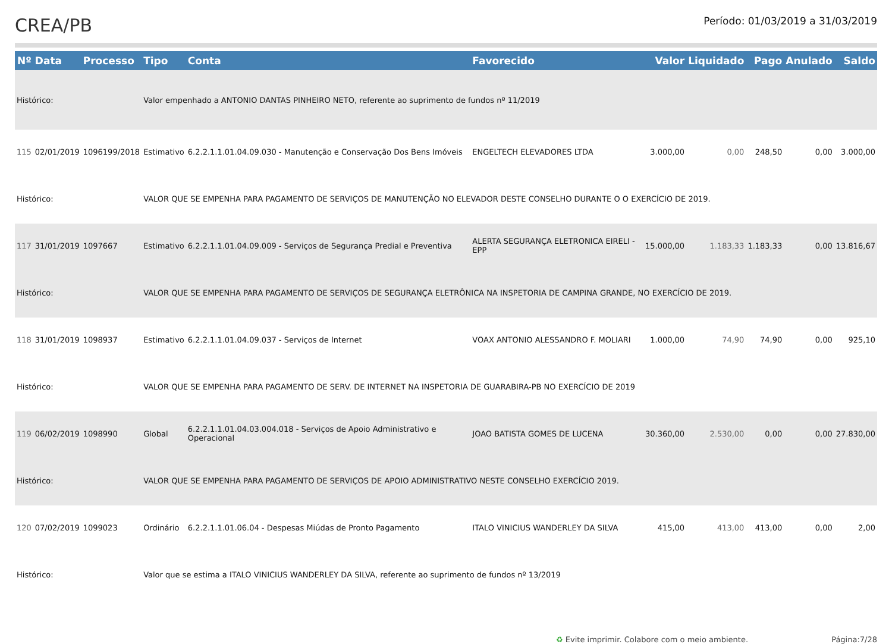CREA/PB
Período: 01/03/2019 a 31/03/2019
| Nº | Data | Processo | Tipo | Conta | Favorecido | Valor | Liquidado | Pago | Anulado | Saldo |
| --- | --- | --- | --- | --- | --- | --- | --- | --- | --- | --- |
| Histórico: | | | Valor empenhado a ANTONIO DANTAS PINHEIRO NETO, referente ao suprimento de fundos nº 11/2019 | | | | | | | |
| 115 | 02/01/2019 | 1096199/2018 | Estimativo | 6.2.2.1.1.01.04.09.030 - Manutenção e Conservação Dos Bens Imóveis | ENGELTECH ELEVADORES LTDA | 3.000,00 | 0,00 | 248,50 | 0,00 | 3.000,00 |
| Histórico: | | | VALOR QUE SE EMPENHA PARA PAGAMENTO DE SERVIÇOS DE MANUTENÇÃO NO ELEVADOR DESTE CONSELHO DURANTE O O EXERCÍCIO DE 2019. | | | | | | | |
| 117 | 31/01/2019 | 1097667 | Estimativo | 6.2.2.1.1.01.04.09.009 - Serviços de Segurança Predial e Preventiva | ALERTA SEGURANÇA ELETRONICA EIRELI - EPP | 15.000,00 | 1.183,33 | 1.183,33 | 0,00 | 13.816,67 |
| Histórico: | | | VALOR QUE SE EMPENHA PARA PAGAMENTO DE SERVIÇOS DE SEGURANÇA ELETRÔNICA NA INSPETORIA DE CAMPINA GRANDE, NO EXERCÍCIO DE 2019. | | | | | | | |
| 118 | 31/01/2019 | 1098937 | Estimativo | 6.2.2.1.1.01.04.09.037 - Serviços de Internet | VOAX ANTONIO ALESSANDRO F. MOLIARI | 1.000,00 | 74,90 | 74,90 | 0,00 | 925,10 |
| Histórico: | | | VALOR QUE SE EMPENHA PARA PAGAMENTO DE SERV. DE INTERNET NA INSPETORIA DE GUARABIRA-PB NO EXERCÍCIO DE 2019 | | | | | | | |
| 119 | 06/02/2019 | 1098990 | Global | 6.2.2.1.1.01.04.03.004.018 - Serviços de Apoio Administrativo e Operacional | JOAO BATISTA GOMES DE LUCENA | 30.360,00 | 2.530,00 | 0,00 | 0,00 | 27.830,00 |
| Histórico: | | | VALOR QUE SE EMPENHA PARA PAGAMENTO DE SERVIÇOS DE APOIO ADMINISTRATIVO NESTE CONSELHO EXERCÍCIO 2019. | | | | | | | |
| 120 | 07/02/2019 | 1099023 | Ordinário | 6.2.2.1.1.01.06.04 - Despesas Miúdas de Pronto Pagamento | ITALO VINICIUS WANDERLEY DA SILVA | 415,00 | 413,00 | 413,00 | 0,00 | 2,00 |
| Histórico: | | | Valor que se estima a ITALO VINICIUS WANDERLEY DA SILVA, referente ao suprimento de fundos nº 13/2019 | | | | | | | |
♻ Evite imprimir. Colabore com o meio ambiente. Página:7/28